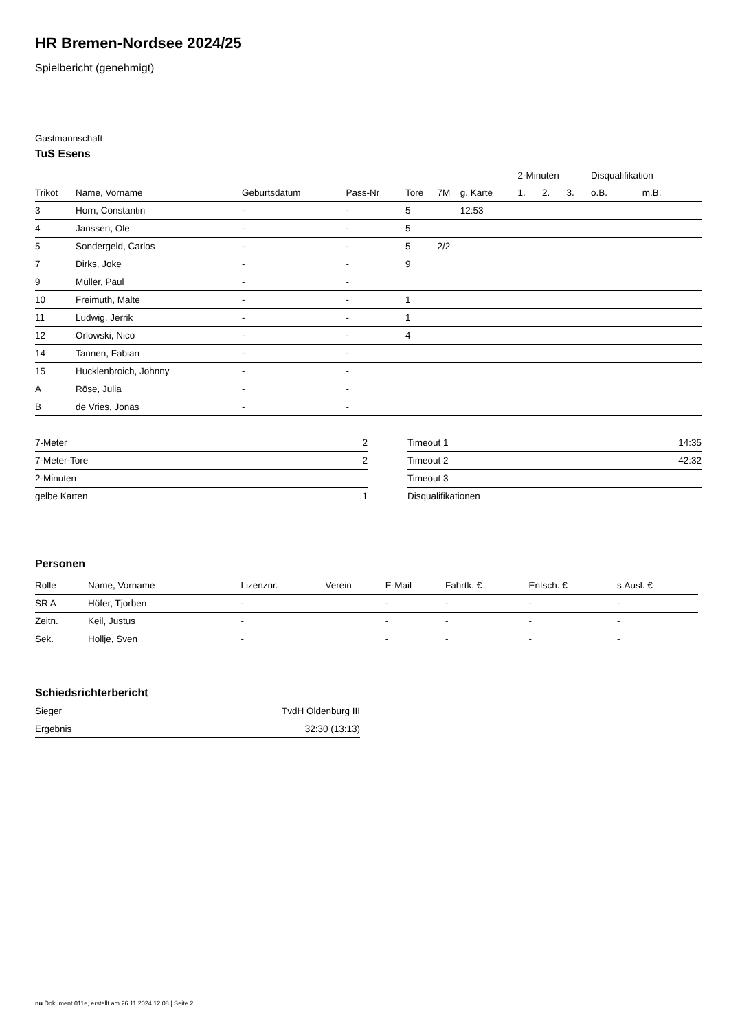HR Bremen-Nordsee 2024/25
Spielbericht (genehmigt)
Gastmannschaft
TuS Esens
| | | | | | | | 2-Minuten | | | Disqualifikation | |
| --- | --- | --- | --- | --- | --- | --- | --- | --- | --- | --- | --- |
| Trikot | Name, Vorname | Geburtsdatum | Pass-Nr | Tore | 7M | g. Karte | 1. | 2. | 3. | o.B. | m.B. |
| 3 | Horn, Constantin | - | - | 5 | | 12:53 | | | | | |
| 4 | Janssen, Ole | - | - | 5 | | | | | | | |
| 5 | Sondergeld, Carlos | - | - | 5 | 2/2 | | | | | | |
| 7 | Dirks, Joke | - | - | 9 | | | | | | | |
| 9 | Müller, Paul | - | - | | | | | | | | |
| 10 | Freimuth, Malte | - | - | 1 | | | | | | | |
| 11 | Ludwig, Jerrik | - | - | 1 | | | | | | | |
| 12 | Orlowski, Nico | - | - | 4 | | | | | | | |
| 14 | Tannen, Fabian | - | - | | | | | | | | |
| 15 | Hucklenbroich, Johnny | - | - | | | | | | | | |
| A | Röse, Julia | - | - | | | | | | | | |
| B | de Vries, Jonas | - | - | | | | | | | | |
| 7-Meter | 2 |
| 7-Meter-Tore | 2 |
| 2-Minuten | |
| gelbe Karten | 1 |
| Timeout 1 | 14:35 |
| Timeout 2 | 42:32 |
| Timeout 3 | |
| Disqualifikationen | |
Personen
| Rolle | Name, Vorname | Lizenznr. | Verein | E-Mail | Fahrtk. € | Entsch. € | s.Ausl. € |
| --- | --- | --- | --- | --- | --- | --- | --- |
| SR A | Höfer, Tjorben | - | | - | - | - | - |
| Zeitn. | Keil, Justus | - | | - | - | - | - |
| Sek. | Hollje, Sven | - | | - | - | - | - |
Schiedsrichterbericht
| Sieger | TvdH Oldenburg III |
| Ergebnis | 32:30 (13:13) |
nu.Dokument 011e, erstellt am 26.11.2024 12:08 | Seite 2